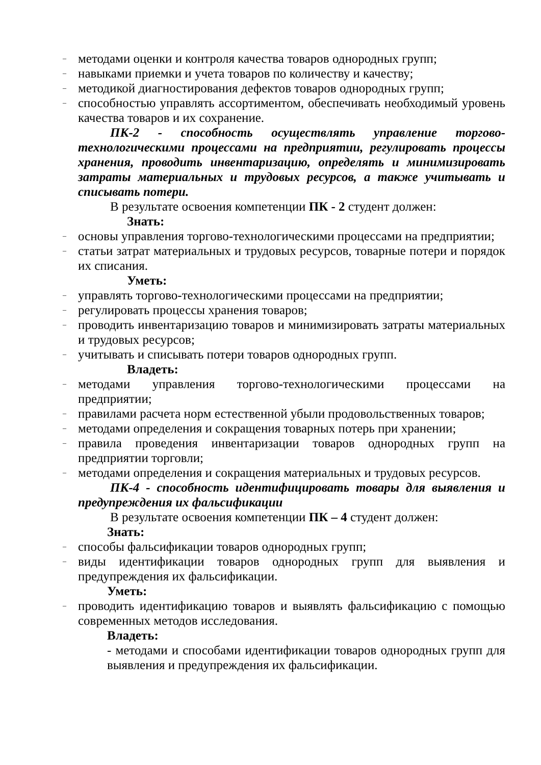– методами оценки и контроля качества товаров однородных групп;
– навыками приемки и учета товаров по количеству и качеству;
– методикой диагностирования дефектов товаров однородных групп;
– способностью управлять ассортиментом, обеспечивать необходимый уровень качества товаров и их сохранение.
ПК-2 - способность осуществлять управление торгово-технологическими процессами на предприятии, регулировать процессы хранения, проводить инвентаризацию, определять и минимизировать затраты материальных и трудовых ресурсов, а также учитывать и списывать потери.
В результате освоения компетенции ПК - 2 студент должен:
Знать:
– основы управления торгово-технологическими процессами на предприятии;
– статьи затрат материальных и трудовых ресурсов, товарные потери и порядок их списания.
Уметь:
– управлять торгово-технологическими процессами на предприятии;
– регулировать процессы хранения товаров;
– проводить инвентаризацию товаров и минимизировать затраты материальных и трудовых ресурсов;
– учитывать и списывать потери товаров однородных групп.
Владеть:
– методами управления торгово-технологическими процессами на предприятии;
– правилами расчета норм естественной убыли продовольственных товаров;
– методами определения и сокращения товарных потерь при хранении;
– правила проведения инвентаризации товаров однородных групп на предприятии торговли;
– методами определения и сокращения материальных и трудовых ресурсов.
ПК-4 - способность идентифицировать товары для выявления и предупреждения их фальсификации
В результате освоения компетенции ПК – 4 студент должен:
Знать:
– способы фальсификации товаров однородных групп;
– виды идентификации товаров однородных групп для выявления и предупреждения их фальсификации.
Уметь:
– проводить идентификацию товаров и выявлять фальсификацию с помощью современных методов исследования.
Владеть:
- методами и способами идентификации товаров однородных групп для выявления и предупреждения их фальсификации.